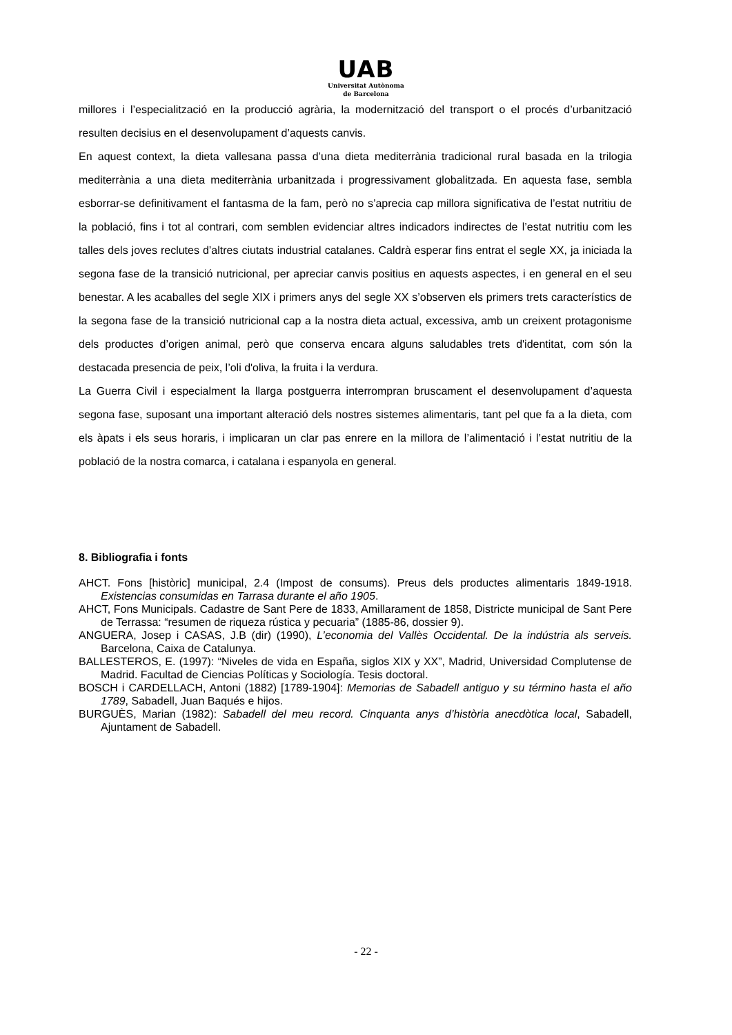UAB
Universitat Autònoma
de Barcelona
millores i l’especialització en la producció agrària, la modernització del transport o el procés d’urbanització resulten decisius en el desenvolupament d’aquests canvis.
En aquest context, la dieta vallesana passa d’una dieta mediterrània tradicional rural basada en la trilogia mediterrània a una dieta mediterrània urbanitzada i progressivament globalitzada. En aquesta fase, sembla esborrar-se definitivament el fantasma de la fam, però no s’aprecia cap millora significativa de l’estat nutritiu de la població, fins i tot al contrari, com semblen evidenciar altres indicadors indirectes de l’estat nutritiu com les talles dels joves reclutes d’altres ciutats industrial catalanes. Caldrà esperar fins entrat el segle XX, ja iniciada la segona fase de la transició nutricional, per apreciar canvis positius en aquests aspectes, i en general en el seu benestar. A les acaballes del segle XIX i primers anys del segle XX s’observen els primers trets característics de la segona fase de la transició nutricional cap a la nostra dieta actual, excessiva, amb un creixent protagonisme dels productes d’origen animal, però que conserva encara alguns saludables trets d'identitat, com són la destacada presencia de peix, l’oli d'oliva, la fruita i la verdura.
La Guerra Civil i especialment la llarga postguerra interrompran bruscament el desenvolupament d’aquesta segona fase, suposant una important alteració dels nostres sistemes alimentaris, tant pel que fa a la dieta, com els àpats i els seus horaris, i implicaran un clar pas enrere en la millora de l’alimentació i l’estat nutritiu de la població de la nostra comarca, i catalana i espanyola en general.
8. Bibliografia i fonts
AHCT. Fons [històric] municipal, 2.4 (Impost de consums). Preus dels productes alimentaris 1849-1918. Existencias consumidas en Tarrasa durante el año 1905.
AHCT, Fons Municipals. Cadastre de Sant Pere de 1833, Amillarament de 1858, Districte municipal de Sant Pere de Terrassa: “resumen de riqueza rústica y pecuaria” (1885-86, dossier 9).
ANGUERA, Josep i CASAS, J.B (dir) (1990), L’economia del Vallès Occidental. De la indústria als serveis. Barcelona, Caixa de Catalunya.
BALLESTEROS, E. (1997): “Niveles de vida en España, siglos XIX y XX”, Madrid, Universidad Complutense de Madrid. Facultad de Ciencias Políticas y Sociología. Tesis doctoral.
BOSCH i CARDELLACH, Antoni (1882) [1789-1904]: Memorias de Sabadell antiguo y su término hasta el año 1789, Sabadell, Juan Baqués e hijos.
BURGUÈS, Marian (1982): Sabadell del meu record. Cinquanta anys d’història anecdòtica local, Sabadell, Ajuntament de Sabadell.
- 22 -